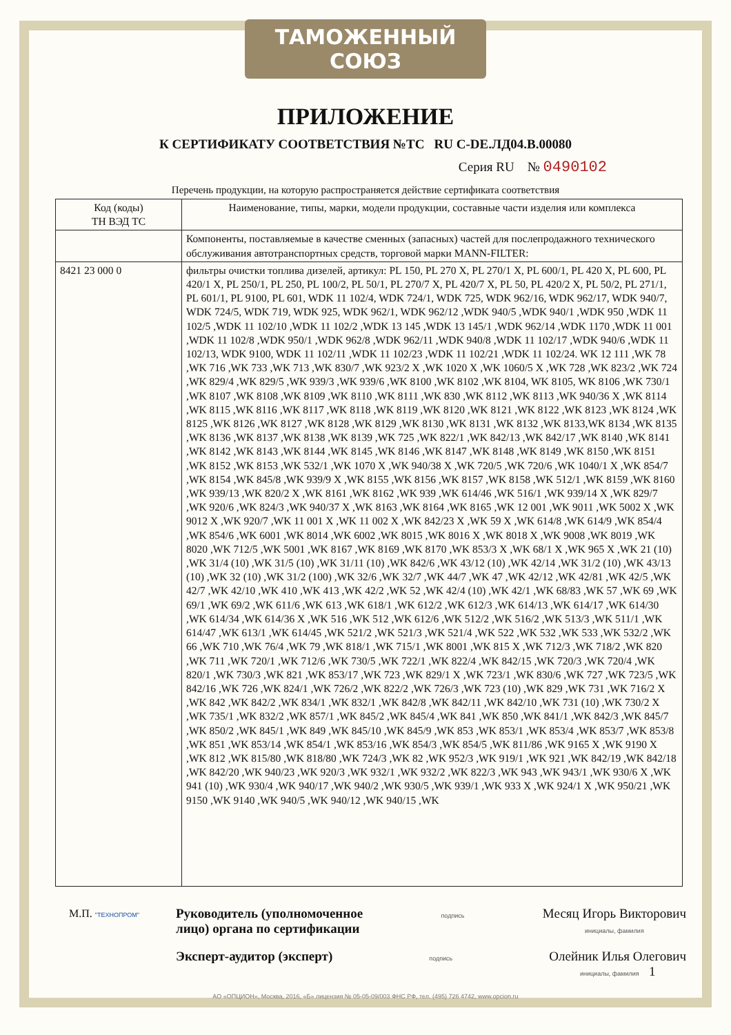ТАМОЖЕННЫЙ СОЮЗ
ПРИЛОЖЕНИЕ
К СЕРТИФИКАТУ СООТВЕТСТВИЯ №ТС RU C-DE.ЛД04.В.00080
Серия RU № 0490102
Перечень продукции, на которую распространяется действие сертификата соответствия
| Код (коды) ТН ВЭД ТС | Наименование, типы, марки, модели продукции, составные части изделия или комплекса |
| --- | --- |
| | Компоненты, поставляемые в качестве сменных (запасных) частей для послепродажного технического обслуживания автотранспортных средств, торговой марки MANN-FILTER: |
| 8421 23 000 0 | фильтры очистки топлива дизелей, артикул: PL 150, PL 270 X, PL 270/1 X, PL 600/1, PL 420 X, PL 600, PL 420/1 X, PL 250/1, PL 250, PL 100/2, PL 50/1, PL 270/7 X, PL 420/7 X, PL 50, PL 420/2 X, PL 50/2, PL 271/1, PL 601/1, PL 9100, PL 601, WDK 11 102/4, WDK 724/1, WDK 725, WDK 962/16, WDK 962/17, WDK 940/7, WDK 724/5, WDK 719, WDK 925, WDK 962/1, WDK 962/12 ,WDK 940/5 ,WDK 940/1 ,WDK 950 ,WDK 11 102/5 ,WDK 11 102/10 ,WDK 11 102/2 ,WDK 13 145 ,WDK 13 145/1 ,WDK 962/14 ,WDK 1170 ,WDK 11 001 ,WDK 11 102/8 ,WDK 950/1 ,WDK 962/8 ,WDK 962/11 ,WDK 940/8 ,WDK 11 102/17 ,WDK 940/6 ,WDK 11 102/13, WDK 9100, WDK 11 102/11 ,WDK 11 102/23 ,WDK 11 102/21 ,WDK 11 102/24. WK 12 111 ,WK 78 ,WK 716 ,WK 733 ,WK 713 ,WK 830/7 ,WK 923/2 X ,WK 1020 X ,WK 1060/5 X ,WK 728 ,WK 823/2 ,WK 724 ,WK 829/4 ,WK 829/5 ,WK 939/3 ,WK 939/6 ,WK 8100 ,WK 8102 ,WK 8104, WK 8105, WK 8106 ,WK 730/1 ,WK 8107 ,WK 8108 ,WK 8109 ,WK 8110 ,WK 8111 ,WK 830 ,WK 8112 ,WK 8113 ,WK 940/36 X ,WK 8114 ,WK 8115 ,WK 8116 ,WK 8117 ,WK 8118 ,WK 8119 ,WK 8120 ,WK 8121 ,WK 8122 ,WK 8123 ,WK 8124 ,WK 8125 ,WK 8126 ,WK 8127 ,WK 8128 ,WK 8129 ,WK 8130 ,WK 8131 ,WK 8132 ,WK 8133,WK 8134 ,WK 8135 ,WK 8136 ,WK 8137 ,WK 8138 ,WK 8139 ,WK 725 ,WK 822/1 ,WK 842/13 ,WK 842/17 ,WK 8140 ,WK 8141 ,WK 8142 ,WK 8143 ,WK 8144 ,WK 8145 ,WK 8146 ,WK 8147 ,WK 8148 ,WK 8149 ,WK 8150 ,WK 8151 ,WK 8152 ,WK 8153 ,WK 532/1 ,WK 1070 X ,WK 940/38 X ,WK 720/5 ,WK 720/6 ,WK 1040/1 X ,WK 854/7 ,WK 8154 ,WK 845/8 ,WK 939/9 X ,WK 8155 ,WK 8156 ,WK 8157 ,WK 8158 ,WK 512/1 ,WK 8159 ,WK 8160 ,WK 939/13 ,WK 820/2 X ,WK 8161 ,WK 8162 ,WK 939 ,WK 614/46 ,WK 516/1 ,WK 939/14 X ,WK 829/7 ,WK 920/6 ,WK 824/3 ,WK 940/37 X ,WK 8163 ,WK 8164 ,WK 8165 ,WK 12 001 ,WK 9011 ,WK 5002 X ,WK 9012 X ,WK 920/7 ,WK 11 001 X ,WK 11 002 X ,WK 842/23 X ,WK 59 X ,WK 614/8 ,WK 614/9 ,WK 854/4 ,WK 854/6 ,WK 6001 ,WK 8014 ,WK 6002 ,WK 8015 ,WK 8016 X ,WK 8018 X ,WK 9008 ,WK 8019 ,WK 8020 ,WK 712/5 ,WK 5001 ,WK 8167 ,WK 8169 ,WK 8170 ,WK 853/3 X ,WK 68/1 X ,WK 965 X ,WK 21 (10) ,WK 31/4 (10) ,WK 31/5 (10) ,WK 31/11 (10) ,WK 842/6 ,WK 43/12 (10) ,WK 42/14 ,WK 31/2 (10) ,WK 43/13 (10) ,WK 32 (10) ,WK 31/2 (100) ,WK 32/6 ,WK 32/7 ,WK 44/7 ,WK 47 ,WK 42/12 ,WK 42/81 ,WK 42/5 ,WK 42/7 ,WK 42/10 ,WK 410 ,WK 413 ,WK 42/2 ,WK 52 ,WK 42/4 (10) ,WK 42/1 ,WK 68/83 ,WK 57 ,WK 69 ,WK 69/1 ,WK 69/2 ,WK 611/6 ,WK 613 ,WK 618/1 ,WK 612/2 ,WK 612/3 ,WK 614/13 ,WK 614/17 ,WK 614/30 ,WK 614/34 ,WK 614/36 X ,WK 516 ,WK 512 ,WK 612/6 ,WK 512/2 ,WK 516/2 ,WK 513/3 ,WK 511/1 ,WK 614/47 ,WK 613/1 ,WK 614/45 ,WK 521/2 ,WK 521/3 ,WK 521/4 ,WK 522 ,WK 532 ,WK 533 ,WK 532/2 ,WK 66 ,WK 710 ,WK 76/4 ,WK 79 ,WK 818/1 ,WK 715/1 ,WK 8001 ,WK 815 X ,WK 712/3 ,WK 718/2 ,WK 820 ,WK 711 ,WK 720/1 ,WK 712/6 ,WK 730/5 ,WK 722/1 ,WK 822/4 ,WK 842/15 ,WK 720/3 ,WK 720/4 ,WK 820/1 ,WK 730/3 ,WK 821 ,WK 853/17 ,WK 723 ,WK 829/1 X ,WK 723/1 ,WK 830/6 ,WK 727 ,WK 723/5 ,WK 842/16 ,WK 726 ,WK 824/1 ,WK 726/2 ,WK 822/2 ,WK 726/3 ,WK 723 (10) ,WK 829 ,WK 731 ,WK 716/2 X ,WK 842 ,WK 842/2 ,WK 834/1 ,WK 832/1 ,WK 842/8 ,WK 842/11 ,WK 842/10 ,WK 731 (10) ,WK 730/2 X ,WK 735/1 ,WK 832/2 ,WK 857/1 ,WK 845/2 ,WK 845/4 ,WK 841 ,WK 850 ,WK 841/1 ,WK 842/3 ,WK 845/7 ,WK 850/2 ,WK 845/1 ,WK 849 ,WK 845/10 ,WK 845/9 ,WK 853 ,WK 853/1 ,WK 853/4 ,WK 853/7 ,WK 853/8 ,WK 851 ,WK 853/14 ,WK 854/1 ,WK 853/16 ,WK 854/3 ,WK 854/5 ,WK 811/86 ,WK 9165 X ,WK 9190 X ,WK 812 ,WK 815/80 ,WK 818/80 ,WK 724/3 ,WK 82 ,WK 952/3 ,WK 919/1 ,WK 921 ,WK 842/19 ,WK 842/18 ,WK 842/20 ,WK 940/23 ,WK 920/3 ,WK 932/1 ,WK 932/2 ,WK 822/3 ,WK 943 ,WK 943/1 ,WK 930/6 X ,WK 941 (10) ,WK 930/4 ,WK 940/17 ,WK 940/2 ,WK 930/5 ,WK 939/1 ,WK 933 X ,WK 924/1 X ,WK 950/21 ,WK 9150 ,WK 9140 ,WK 940/5 ,WK 940/12 ,WK 940/15 ,WK |
М.П. "ТЕХНОПРОМ"
Руководитель (уполномоченное
лицо) органа по сертификации
подпись
Месяц Игорь Викторович
инициалы, фамилия
Эксперт-аудитор (эксперт)
подпись
Олейник Илья Олегович
инициалы, фамилия 1
АО «ОПЦИОН», Москва, 2016, «Б» лицензия № 05-05-09/003 ФНС РФ, тел. (495) 726 4742, www.opcion.ru